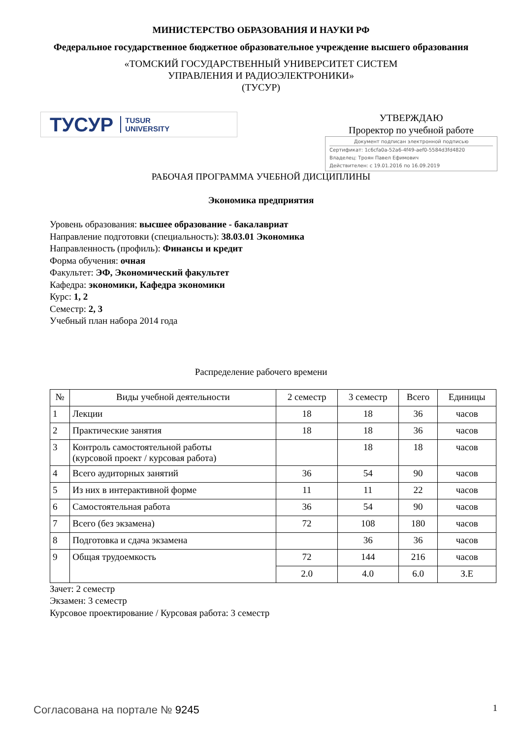МИНИСТЕРСТВО ОБРАЗОВАНИЯ И НАУКИ РФ
Федеральное государственное бюджетное образовательное учреждение высшего образования
«ТОМСКИЙ ГОСУДАРСТВЕННЫЙ УНИВЕРСИТЕТ СИСТЕМ
УПРАВЛЕНИЯ И РАДИОЭЛЕКТРОНИКИ»
(ТУСУР)
ТУСУР TUSUR
UNIVERSITY
УТВЕРЖДАЮ
Проректор по учебной работе
Документ подписан электронной подписью
Сертификат: 1c6cfa0a-52a6-4f49-aef0-5584d3fd4820
Владелец: Троян Павел Ефимович
Действителен: с 19.01.2016 по 16.09.2019
РАБОЧАЯ ПРОГРАММА УЧЕБНОЙ ДИСЦИПЛИНЫ
Экономика предприятия
Уровень образования: высшее образование - бакалавриат
Направление подготовки (специальность): 38.03.01 Экономика
Направленность (профиль): Финансы и кредит
Форма обучения: очная
Факультет: ЭФ, Экономический факультет
Кафедра: экономики, Кафедра экономики
Курс: 1, 2
Семестр: 2, 3
Учебный план набора 2014 года
Распределение рабочего времени
| № | Виды учебной деятельности | 2 семестр | 3 семестр | Всего | Единицы |
| --- | --- | --- | --- | --- | --- |
| 1 | Лекции | 18 | 18 | 36 | часов |
| 2 | Практические занятия | 18 | 18 | 36 | часов |
| 3 | Контроль самостоятельной работы (курсовой проект / курсовая работа) | | 18 | 18 | часов |
| 4 | Всего аудиторных занятий | 36 | 54 | 90 | часов |
| 5 | Из них в интерактивной форме | 11 | 11 | 22 | часов |
| 6 | Самостоятельная работа | 36 | 54 | 90 | часов |
| 7 | Всего (без экзамена) | 72 | 108 | 180 | часов |
| 8 | Подготовка и сдача экзамена | | 36 | 36 | часов |
| 9 | Общая трудоемкость | 72 | 144 | 216 | часов |
| | | 2.0 | 4.0 | 6.0 | З.Е |
Зачет: 2 семестр
Экзамен: 3 семестр
Курсовое проектирование / Курсовая работа: 3 семестр
Согласована на портале № 9245 1